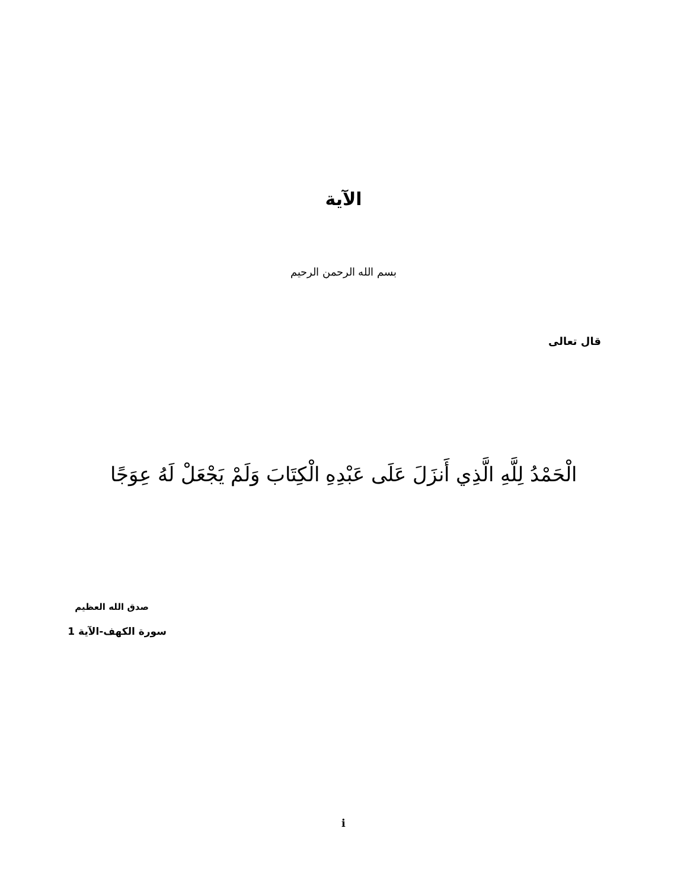الآية
بسم الله الرحمن الرحيم
قال تعالى
الْحَمْدُ لِلَّهِ الَّذِي أَنزَلَ عَلَى عَبْدِهِ الْكِتَابَ وَلَمْ يَجْعَلْ لَهُ عِوَجًا
صدق الله العظيم
سورة الكهف-الآية 1
i